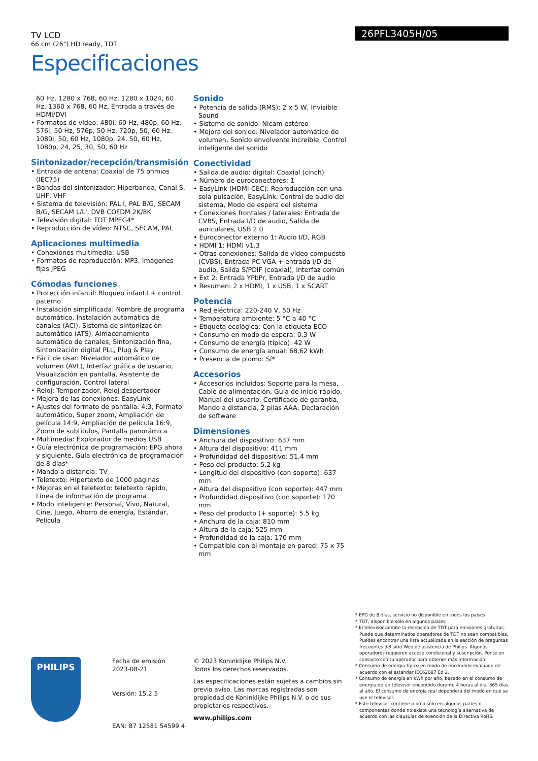TV LCD
66 cm (26") HD ready, TDT
Especificaciones
26PFL3405H/05
60 Hz, 1280 x 768, 60 Hz, 1280 x 1024, 60 Hz, 1360 x 768, 60 Hz, Entrada a través de HDMI/DVI
• Formatos de vídeo: 480i, 60 Hz, 480p, 60 Hz, 576i, 50 Hz, 576p, 50 Hz, 720p, 50, 60 Hz, 1080i, 50, 60 Hz, 1080p, 24, 50, 60 Hz, 1080p, 24, 25, 30, 50, 60 Hz
Sintonizador/recepción/transmisión
• Entrada de antena: Coaxial de 75 ohmios (IEC75)
• Bandas del sintonizador: Hiperbanda, Canal S, UHF, VHF
• Sistema de televisión: PAL I, PAL B/G, SECAM B/G, SECAM L/L', DVB COFDM 2K/8K
• Televisión digital: TDT MPEG4*
• Reproducción de vídeo: NTSC, SECAM, PAL
Aplicaciones multimedia
• Conexiones multimedia: USB
• Formatos de reproducción: MP3, Imágenes fijas JPEG
Cómodas funciones
• Protección infantil: Bloqueo infantil + control paterno
• Instalación simplificada: Nombre de programa automático, Instalación automática de canales (ACI), Sistema de sintonización automático (ATS), Almacenamiento automático de canales, Sintonización fina, Sintonización digital PLL, Plug & Play
• Fácil de usar: Nivelador automático de volumen (AVL), Interfaz gráfica de usuario, Visualización en pantalla, Asistente de configuración, Control lateral
• Reloj: Temporizador, Reloj despertador
• Mejora de las conexiones: EasyLink
• Ajustes del formato de pantalla: 4:3, Formato automático, Super zoom, Ampliación de película 14:9, Ampliación de película 16:9, Zoom de subtítulos, Pantalla panorámica
• Multimedia: Explorador de medios USB
• Guía electrónica de programación: EPG ahora y siguiente, Guía electrónica de programación de 8 días*
• Mando a distancia: TV
• Teletexto: Hipertexto de 1000 páginas
• Mejoras en el teletexto: teletexto rápido, Línea de información de programa
• Modo inteligente: Personal, Vivo, Natural, Cine, Juego, Ahorro de energía, Estándar, Película
Sonido
• Potencia de salida (RMS): 2 x 5 W, Invisible Sound
• Sistema de sonido: Nicam estéreo
• Mejora del sonido: Nivelador automático de volumen, Sonido envolvente increíble, Control inteligente del sonido
Conectividad
• Salida de audio: digital: Coaxial (cinch)
• Número de euroconectores: 1
• EasyLink (HDMI-CEC): Reproducción con una sola pulsación, EasyLink, Control de audio del sistema, Modo de espera del sistema
• Conexiones frontales / laterales: Entrada de CVBS, Entrada I/D de audio, Salida de auriculares, USB 2.0
• Euroconector externo 1: Audio I/D, RGB
• HDMI 1: HDMI v1.3
• Otras conexiones: Salida de vídeo compuesto (CVBS), Entrada PC VGA + entrada I/D de audio, Salida S/PDIF (coaxial), Interfaz común
• Ext 2: Entrada YPbPr, Entrada I/D de audio
• Resumen: 2 x HDMI, 1 x USB, 1 x SCART
Potencia
• Red eléctrica: 220-240 V, 50 Hz
• Temperatura ambiente: 5 °C a 40 °C
• Etiqueta ecológica: Con la etiqueta ECO
• Consumo en modo de espera: 0,3 W
• Consumo de energía (típico): 42 W
• Consumo de energía anual: 68,62 kWh
• Presencia de plomo: Sí*
Accesorios
• Accesorios incluidos: Soporte para la mesa, Cable de alimentación, Guía de inicio rápido, Manual del usuario, Certificado de garantía, Mando a distancia, 2 pilas AAA, Declaración de software
Dimensiones
• Anchura del dispositivo: 637 mm
• Altura del dispositivo: 411 mm
• Profundidad del dispositivo: 51,4 mm
• Peso del producto: 5,2 kg
• Longitud del dispositivo (con soporte): 637 mm
• Altura del dispositivo (con soporte): 447 mm
• Profundidad dispositivo (con soporte): 170 mm
• Peso del producto (+ soporte): 5.5 kg
• Anchura de la caja: 810 mm
• Altura de la caja: 525 mm
• Profundidad de la caja: 170 mm
• Compatible con el montaje en pared: 75 x 75 mm
* EPG de 8 días, servicio no disponible en todos los países
* TDT, disponible sólo en algunos países
* El televisor admite la recepción de TDT para emisiones gratuitas. Puede que determinados operadores de TDT no sean compatibles. Puedes encontrar una lista actualizada en la sección de preguntas frecuentes del sitio Web de asistencia de Philips. Algunos operadores requieren acceso condicional y suscripción. Ponte en contacto con tu operador para obtener más información.
* Consumo de energía típico en modo de encendido evaluado de acuerdo con el estándar IEC62087 Ed 2.
* Consumo de energía en kWh por año, basado en el consumo de energía de un televisor encendido durante 4 horas al día, 365 días al año. El consumo de energía real dependerá del modo en que se use el televisor.
* Este televisor contiene plomo sólo en algunas partes o componentes donde no existe una tecnología alternativa de acuerdo con las cláusulas de exención de la Directiva RoHS.
PHILIPS
Fecha de emisión
2023-08-21
Versión: 15.2.5
EAN: 87 12581 54599 4
© 2023 Koninklijke Philips N.V.
Todos los derechos reservados.
Las especificaciones están sujetas a cambios sin previo aviso. Las marcas registradas son propiedad de Koninklijke Philips N.V. o de sus propietarios respectivos.
www.philips.com